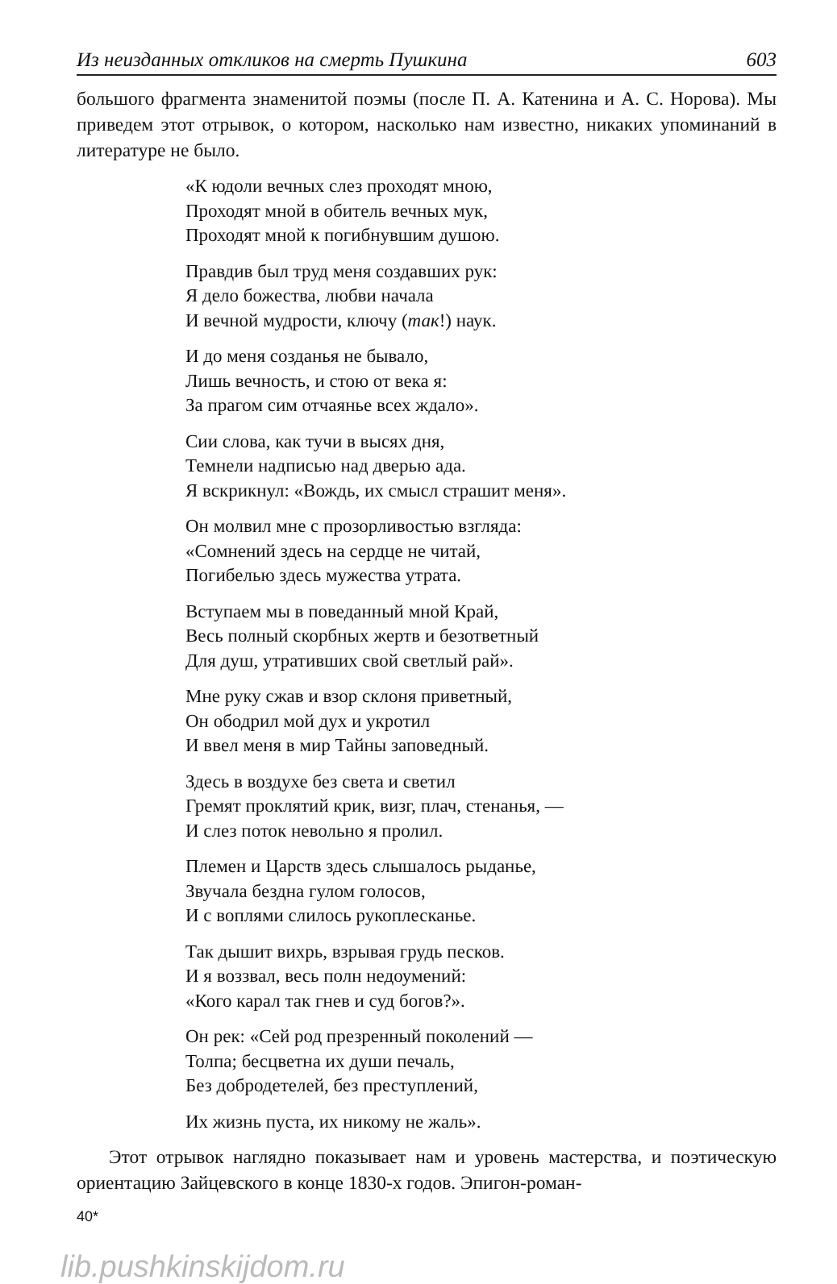Из неизданных откликов на смерть Пушкина 603
большого фрагмента знаменитой поэмы (после П. А. Катенина и А. С. Норова). Мы приведем этот отрывок, о котором, насколько нам известно, никаких упоминаний в литературе не было.
«К юдоли вечных слез проходят мною,
Проходят мной в обитель вечных мук,
Проходят мной к погибнувшим душою.
Правдив был труд меня создавших рук:
Я дело божества, любви начала
И вечной мудрости, ключу (так!) наук.
И до меня созданья не бывало,
Лишь вечность, и стою от века я:
За прагом сим отчаянье всех ждало».
Сии слова, как тучи в высях дня,
Темнели надписью над дверью ада.
Я вскрикнул: «Вождь, их смысл страшит меня».
Он молвил мне с прозорливостью взгляда:
«Сомнений здесь на сердце не читай,
Погибелью здесь мужества утрата.
Вступаем мы в поведанный мной Край,
Весь полный скорбных жертв и безответный
Для душ, утративших свой светлый рай».
Мне руку сжав и взор склоня приветный,
Он ободрил мой дух и укротил
И ввел меня в мир Тайны заповедный.
Здесь в воздухе без света и светил
Гремят проклятий крик, визг, плач, стенанья, —
И слез поток невольно я пролил.
Племен и Царств здесь слышалось рыданье,
Звучала бездна гулом голосов,
И с воплями слилось рукоплесканье.
Так дышит вихрь, взрывая грудь песков.
И я воззвал, весь полн недоумений:
«Кого карал так гнев и суд богов?».
Он рек: «Сей род презренный поколений —
Толпа; бесцветна их души печаль,
Без добродетелей, без преступлений,
Их жизнь пуста, их никому не жаль».
Этот отрывок наглядно показывает нам и уровень мастерства, и поэтическую ориентацию Зайцевского в конце 1830-х годов. Эпигон-роман-
40*
lib.pushkinskijdom.ru